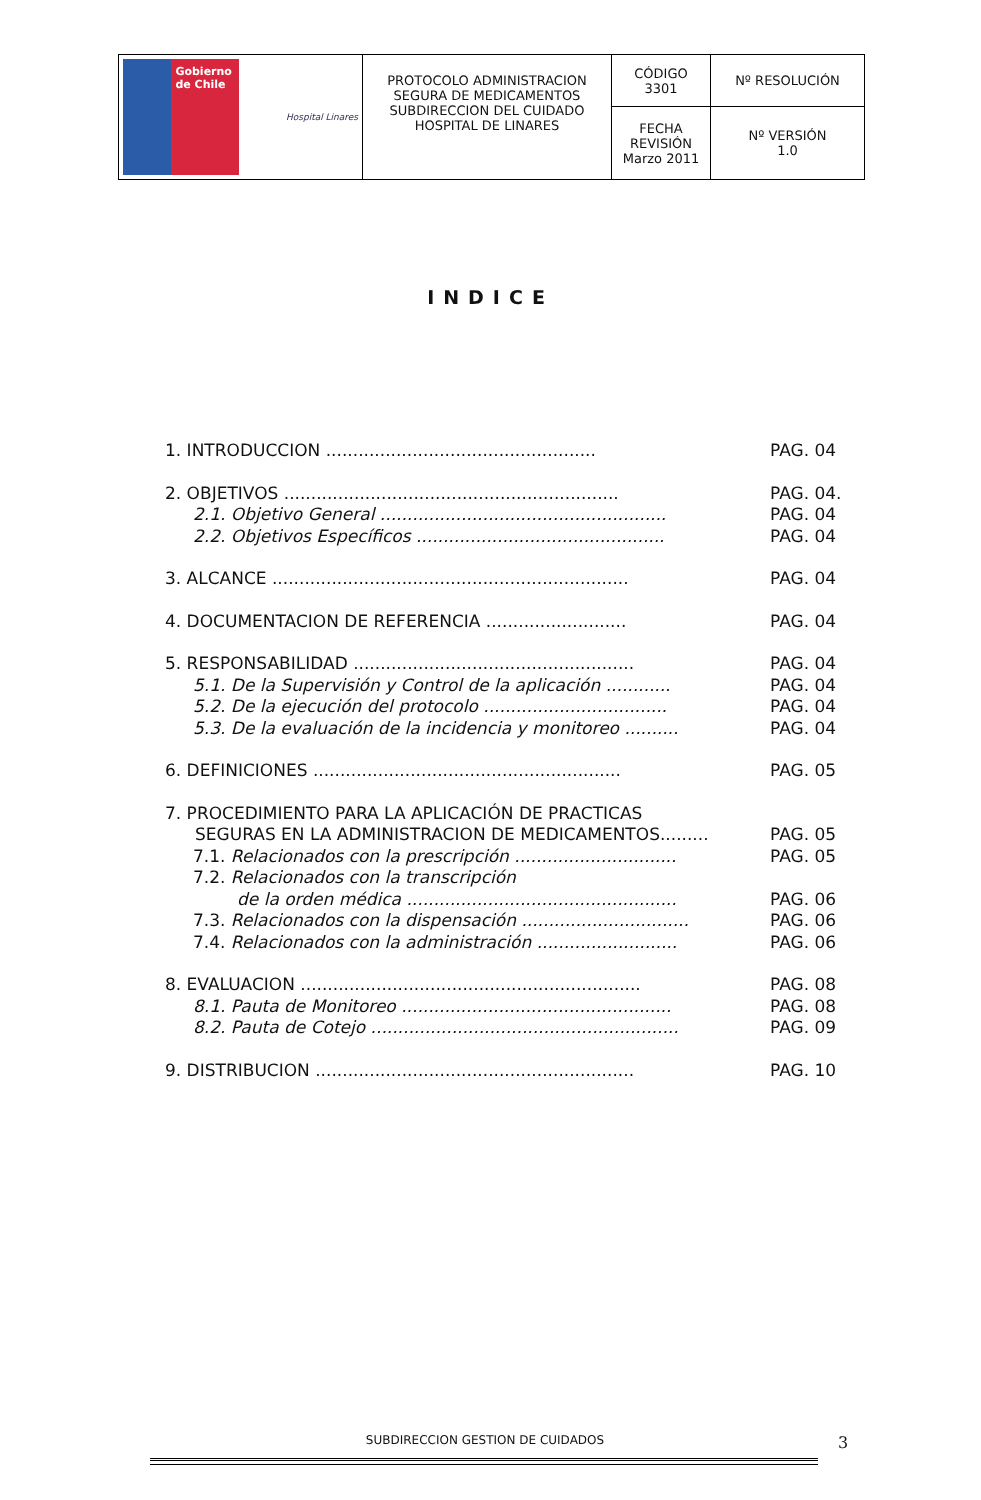| Gobierno de Chile Hospital Linares | PROTOCOLO ADMINISTRACION SEGURA DE MEDICAMENTOS SUBDIRECCION DEL CUIDADO HOSPITAL DE LINARES | CÓDIGO 3301 | Nº RESOLUCIÓN |
| | | FECHA REVISIÓN Marzo 2011 | Nº VERSIÓN 1.0 |
INDICE
1. INTRODUCCION .................................................. PAG. 04
2. OBJETIVOS .............................................................. PAG. 04.
2.1. Objetivo General ..................................................... PAG. 04
2.2. Objetivos Específicos .............................................. PAG. 04
3. ALCANCE .................................................................. PAG. 04
4. DOCUMENTACION DE REFERENCIA .......................... PAG. 04
5. RESPONSABILIDAD .................................................... PAG. 04
5.1. De la Supervisión y Control de la aplicación ............ PAG. 04
5.2. De la ejecución del protocolo .................................. PAG. 04
5.3. De la evaluación de la incidencia y monitoreo .......... PAG. 04
6. DEFINICIONES ......................................................... PAG. 05
7. PROCEDIMIENTO PARA LA APLICACIÓN DE PRACTICAS
SEGURAS EN LA ADMINISTRACION DE MEDICAMENTOS......... PAG. 05
7.1. Relacionados con la prescripción .............................. PAG. 05
7.2. Relacionados con la transcripción
de la orden médica .................................................. PAG. 06
7.3. Relacionados con la dispensación ............................... PAG. 06
7.4. Relacionados con la administración .......................... PAG. 06
8. EVALUACION ............................................................... PAG. 08
8.1. Pauta de Monitoreo .................................................. PAG. 08
8.2. Pauta de Cotejo ......................................................... PAG. 09
9. DISTRIBUCION ........................................................... PAG. 10
SUBDIRECCION GESTION DE CUIDADOS 3